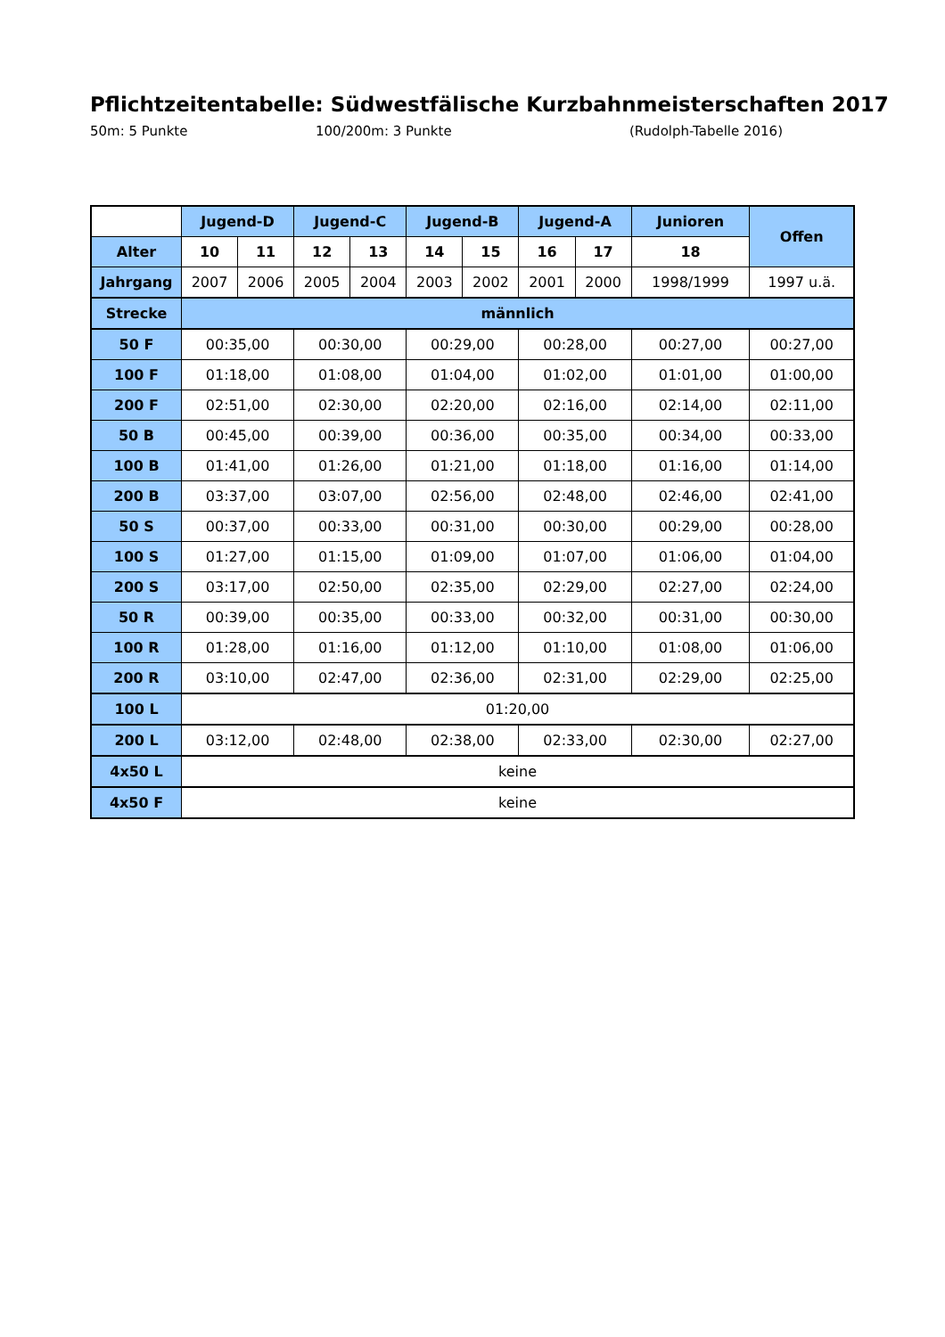Pflichtzeitentabelle: Südwestfälische Kurzbahnmeisterschaften 2017
50m: 5 Punkte 100/200m: 3 Punkte (Rudolph-Tabelle 2016)
| | Jugend-D | | Jugend-C | | Jugend-B | | Jugend-A | | Junioren | Offen |
| Alter | 10 | 11 | 12 | 13 | 14 | 15 | 16 | 17 | 18 | |
| Jahrgang | 2007 | 2006 | 2005 | 2004 | 2003 | 2002 | 2001 | 2000 | 1998/1999 | 1997 u.ä. |
| Strecke | männlich | | | | | | | | | |
| 50 F | 00:35,00 | | 00:30,00 | | 00:29,00 | | 00:28,00 | | 00:27,00 | 00:27,00 |
| 100 F | 01:18,00 | | 01:08,00 | | 01:04,00 | | 01:02,00 | | 01:01,00 | 01:00,00 |
| 200 F | 02:51,00 | | 02:30,00 | | 02:20,00 | | 02:16,00 | | 02:14,00 | 02:11,00 |
| 50 B | 00:45,00 | | 00:39,00 | | 00:36,00 | | 00:35,00 | | 00:34,00 | 00:33,00 |
| 100 B | 01:41,00 | | 01:26,00 | | 01:21,00 | | 01:18,00 | | 01:16,00 | 01:14,00 |
| 200 B | 03:37,00 | | 03:07,00 | | 02:56,00 | | 02:48,00 | | 02:46,00 | 02:41,00 |
| 50 S | 00:37,00 | | 00:33,00 | | 00:31,00 | | 00:30,00 | | 00:29,00 | 00:28,00 |
| 100 S | 01:27,00 | | 01:15,00 | | 01:09,00 | | 01:07,00 | | 01:06,00 | 01:04,00 |
| 200 S | 03:17,00 | | 02:50,00 | | 02:35,00 | | 02:29,00 | | 02:27,00 | 02:24,00 |
| 50 R | 00:39,00 | | 00:35,00 | | 00:33,00 | | 00:32,00 | | 00:31,00 | 00:30,00 |
| 100 R | 01:28,00 | | 01:16,00 | | 01:12,00 | | 01:10,00 | | 01:08,00 | 01:06,00 |
| 200 R | 03:10,00 | | 02:47,00 | | 02:36,00 | | 02:31,00 | | 02:29,00 | 02:25,00 |
| 100 L | 01:20,00 | | | | | | | | | |
| 200 L | 03:12,00 | | 02:48,00 | | 02:38,00 | | 02:33,00 | | 02:30,00 | 02:27,00 |
| 4x50 L | keine | | | | | | | | | |
| 4x50 F | keine | | | | | | | | | |